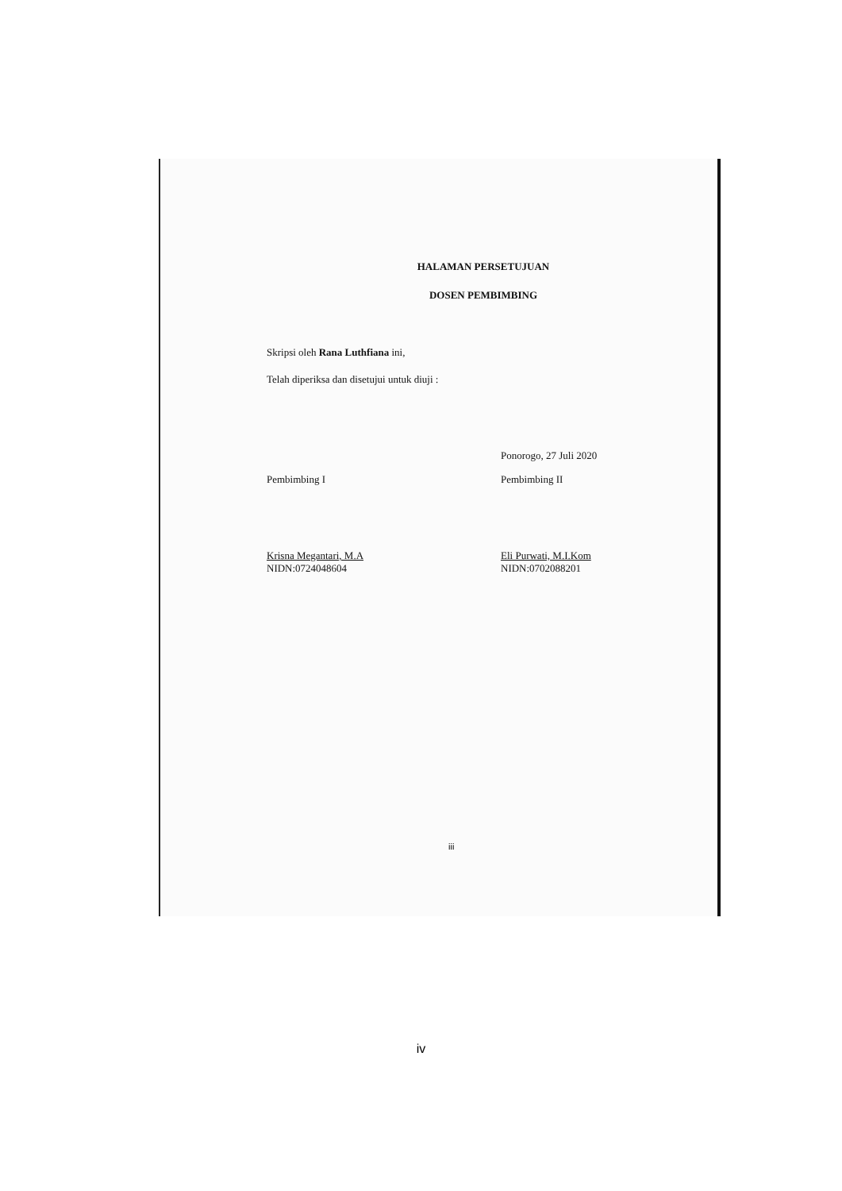HALAMAN PERSETUJUAN
DOSEN PEMBIMBING
Skripsi oleh Rana Luthfiana ini,
Telah diperiksa dan disetujui untuk diuji :
Pembimbing I
Krisna Megantari, M.A
NIDN:0724048604
Ponorogo, 27 Juli 2020
Pembimbing II
Eli Purwati, M.I.Kom
NIDN:0702088201
iii
iv